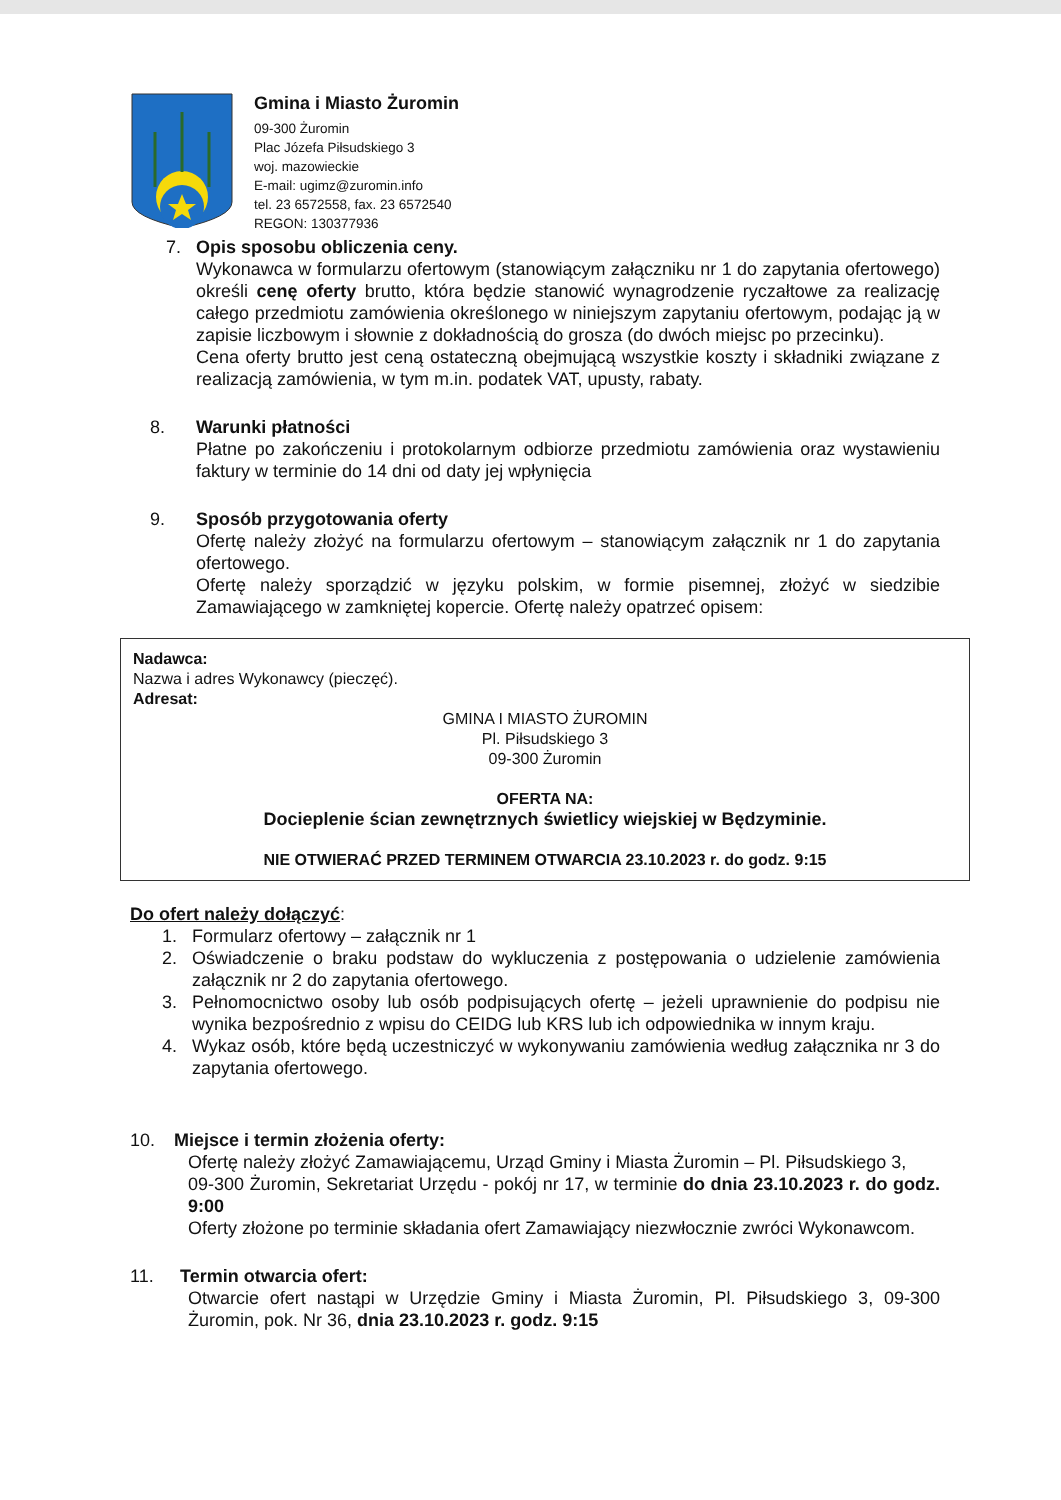Gmina i Miasto Żuromin
09-300 Żuromin
Plac Józefa Piłsudskiego 3
woj. mazowieckie
E-mail: ugimz@zuromin.info
tel. 23 6572558, fax. 23 6572540
REGON: 130377936
7. Opis sposobu obliczenia ceny.
Wykonawca w formularzu ofertowym (stanowiącym załączniku nr 1 do zapytania ofertowego) określi cenę oferty brutto, która będzie stanowić wynagrodzenie ryczałtowe za realizację całego przedmiotu zamówienia określonego w niniejszym zapytaniu ofertowym, podając ją w zapisie liczbowym i słownie z dokładnością do grosza (do dwóch miejsc po przecinku).
Cena oferty brutto jest ceną ostateczną obejmującą wszystkie koszty i składniki związane z realizacją zamówienia, w tym m.in. podatek VAT, upusty, rabaty.
8. Warunki płatności
Płatne po zakończeniu i protokolarnym odbiorze przedmiotu zamówienia oraz wystawieniu faktury w terminie do 14 dni od daty jej wpłynięcia
9. Sposób przygotowania oferty
Ofertę należy złożyć na formularzu ofertowym – stanowiącym załącznik nr 1 do zapytania ofertowego.
Ofertę należy sporządzić w języku polskim, w formie pisemnej, złożyć w siedzibie Zamawiającego w zamkniętej kopercie. Ofertę należy opatrzeć opisem:
Nadawca:
Nazwa i adres Wykonawcy (pieczęć).
Adresat:
GMINA I MIASTO ŻUROMIN
Pl. Piłsudskiego 3
09-300 Żuromin
OFERTA NA:
Docieplenie ścian zewnętrznych świetlicy wiejskiej w Będzyminie.
NIE OTWIERAĆ PRZED TERMINEM OTWARCIA 23.10.2023 r. do godz. 9:15
Do ofert należy dołączyć:
1. Formularz ofertowy – załącznik nr 1
2. Oświadczenie o braku podstaw do wykluczenia z postępowania o udzielenie zamówienia załącznik nr 2 do zapytania ofertowego.
3. Pełnomocnictwo osoby lub osób podpisujących ofertę – jeżeli uprawnienie do podpisu nie wynika bezpośrednio z wpisu do CEIDG lub KRS lub ich odpowiednika w innym kraju.
4. Wykaz osób, które będą uczestniczyć w wykonywaniu zamówienia według załącznika nr 3 do zapytania ofertowego.
10. Miejsce i termin złożenia oferty:
Ofertę należy złożyć Zamawiającemu, Urząd Gminy i Miasta Żuromin – Pl. Piłsudskiego 3,
09-300 Żuromin, Sekretariat Urzędu - pokój nr 17, w terminie do dnia 23.10.2023 r. do godz. 9:00
Oferty złożone po terminie składania ofert Zamawiający niezwłocznie zwróci Wykonawcom.
11. Termin otwarcia ofert:
Otwarcie ofert nastąpi w Urzędzie Gminy i Miasta Żuromin, Pl. Piłsudskiego 3, 09-300 Żuromin, pok. Nr 36, dnia 23.10.2023 r. godz. 9:15